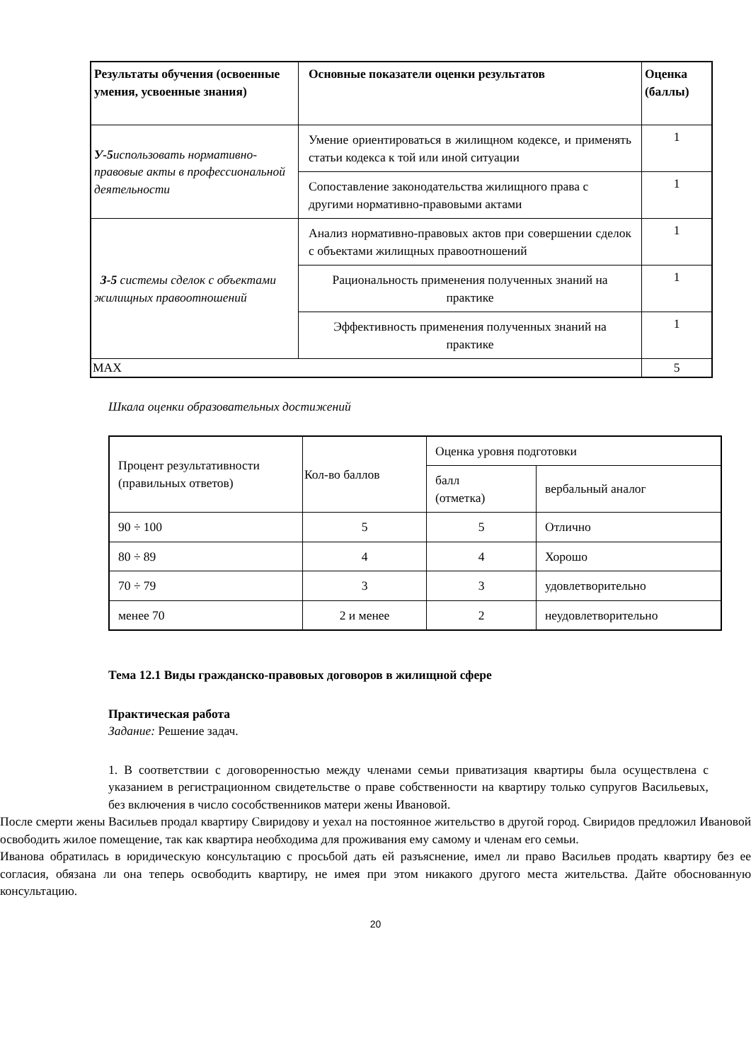| Результаты обучения (освоенные умения, усвоенные знания) | Основные показатели оценки результатов | Оценка (баллы) |
| --- | --- | --- |
| У-5 использовать нормативно-правовые акты в профессиональной деятельности | Умение ориентироваться в жилищном кодексе, и применять статьи кодекса к той или иной ситуации | 1 |
| | Сопоставление законодательства жилищного права с другими нормативно-правовыми актами | 1 |
| З-5 системы сделок с объектами жилищных правоотношений | Анализ нормативно-правовых актов при совершении сделок с объектами жилищных правоотношений | 1 |
| | Рациональность применения полученных знаний на практике | 1 |
| | Эффективность применения полученных знаний на практике | 1 |
| MAX | | 5 |
Шкала оценки образовательных достижений
| Процент результативности (правильных ответов) | Кол-во баллов | Оценка уровня подготовки | |
| | | балл (отметка) | вербальный аналог |
| 90 ÷ 100 | 5 | 5 | Отлично |
| 80 ÷ 89 | 4 | 4 | Хорошо |
| 70 ÷ 79 | 3 | 3 | удовлетворительно |
| менее 70 | 2 и менее | 2 | неудовлетворительно |
Тема 12.1 Виды гражданско-правовых договоров в жилищной сфере
Практическая работа
Задание: Решение задач.
1. В соответствии с договоренностью между членами семьи приватизация квартиры была осуществлена с указанием в регистрационном свидетельстве о праве собственности на квартиру только супругов Васильевых, без включения в число сособственников матери жены Ивановой.
После смерти жены Васильев продал квартиру Свиридову и уехал на постоянное жительство в другой город. Свиридов предложил Ивановой освободить жилое помещение, так как квартира необходима для проживания ему самому и членам его семьи.
Иванова обратилась в юридическую консультацию с просьбой дать ей разъяснение, имел ли право Васильев продать квартиру без ее согласия, обязана ли она теперь освободить квартиру, не имея при этом никакого другого места жительства. Дайте обоснованную консультацию.
20